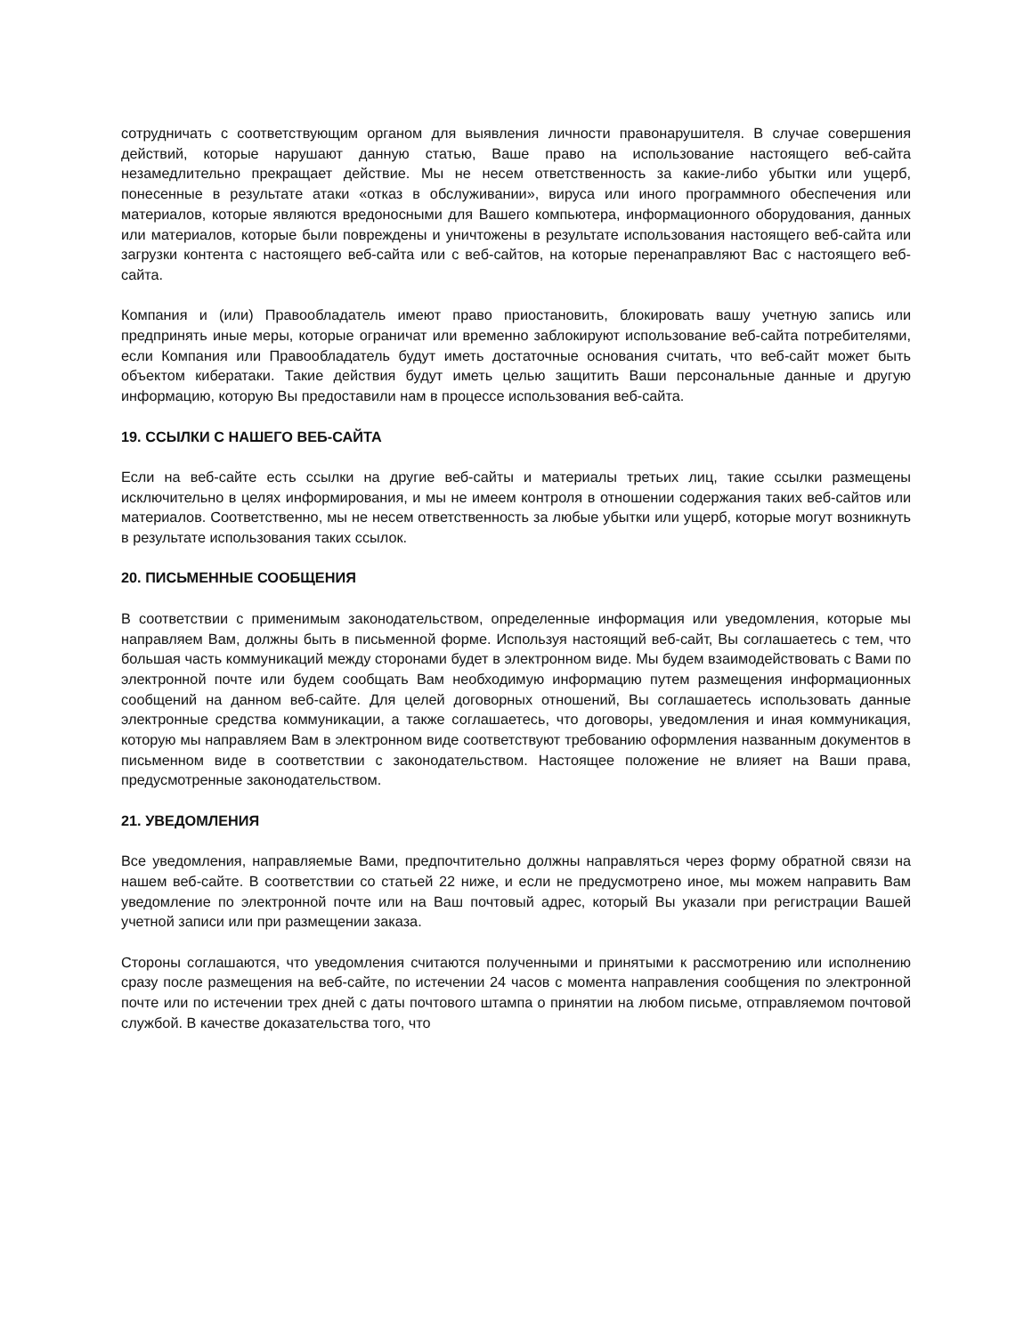сотрудничать с соответствующим органом для выявления личности правонарушителя. В случае совершения действий, которые нарушают данную статью, Ваше право на использование настоящего веб-сайта незамедлительно прекращает действие. Мы не несем ответственность за какие-либо убытки или ущерб, понесенные в результате атаки «отказ в обслуживании», вируса или иного программного обеспечения или материалов, которые являются вредоносными для Вашего компьютера, информационного оборудования, данных или материалов, которые были повреждены и уничтожены в результате использования настоящего веб-сайта или загрузки контента с настоящего веб-сайта или с веб-сайтов, на которые перенаправляют Вас с настоящего веб-сайта.
Компания и (или) Правообладатель имеют право приостановить, блокировать вашу учетную запись или предпринять иные меры, которые ограничат или временно заблокируют использование веб-сайта потребителями, если Компания или Правообладатель будут иметь достаточные основания считать, что веб-сайт может быть объектом кибератаки. Такие действия будут иметь целью защитить Ваши персональные данные и другую информацию, которую Вы предоставили нам в процессе использования веб-сайта.
19. ССЫЛКИ С НАШЕГО ВЕБ-САЙТА
Если на веб-сайте есть ссылки на другие веб-сайты и материалы третьих лиц, такие ссылки размещены исключительно в целях информирования, и мы не имеем контроля в отношении содержания таких веб-сайтов или материалов. Соответственно, мы не несем ответственность за любые убытки или ущерб, которые могут возникнуть в результате использования таких ссылок.
20. ПИСЬМЕННЫЕ СООБЩЕНИЯ
В соответствии с применимым законодательством, определенные информация или уведомления, которые мы направляем Вам, должны быть в письменной форме. Используя настоящий веб-сайт, Вы соглашаетесь с тем, что большая часть коммуникаций между сторонами будет в электронном виде. Мы будем взаимодействовать с Вами по электронной почте или будем сообщать Вам необходимую информацию путем размещения информационных сообщений на данном веб-сайте. Для целей договорных отношений, Вы соглашаетесь использовать данные электронные средства коммуникации, а также соглашаетесь, что договоры, уведомления и иная коммуникация, которую мы направляем Вам в электронном виде соответствуют требованию оформления названным документов в письменном виде в соответствии с законодательством. Настоящее положение не влияет на Ваши права, предусмотренные законодательством.
21. УВЕДОМЛЕНИЯ
Все уведомления, направляемые Вами, предпочтительно должны направляться через форму обратной связи на нашем веб-сайте. В соответствии со статьей 22 ниже, и если не предусмотрено иное, мы можем направить Вам уведомление по электронной почте или на Ваш почтовый адрес, который Вы указали при регистрации Вашей учетной записи или при размещении заказа.
Стороны соглашаются, что уведомления считаются полученными и принятыми к рассмотрению или исполнению сразу после размещения на веб-сайте, по истечении 24 часов с момента направления сообщения по электронной почте или по истечении трех дней с даты почтового штампа о принятии на любом письме, отправляемом почтовой службой. В качестве доказательства того, что